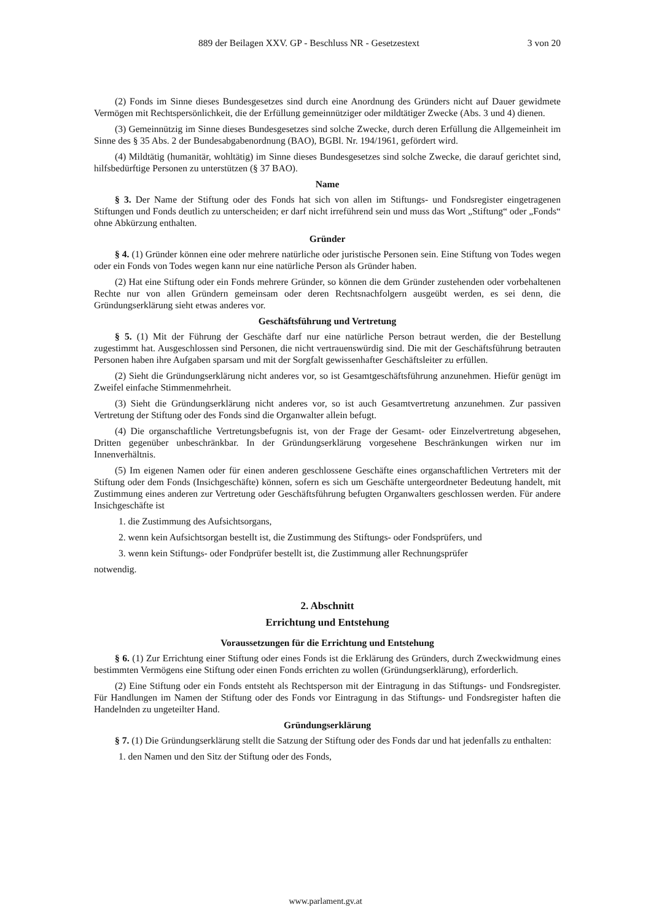889 der Beilagen XXV. GP - Beschluss NR - Gesetzestext 3 von 20
(2) Fonds im Sinne dieses Bundesgesetzes sind durch eine Anordnung des Gründers nicht auf Dauer gewidmete Vermögen mit Rechtspersönlichkeit, die der Erfüllung gemeinnütziger oder mildtätiger Zwecke (Abs. 3 und 4) dienen.
(3) Gemeinnützig im Sinne dieses Bundesgesetzes sind solche Zwecke, durch deren Erfüllung die Allgemeinheit im Sinne des § 35 Abs. 2 der Bundesabgabenordnung (BAO), BGBl. Nr. 194/1961, gefördert wird.
(4) Mildtätig (humanitär, wohltätig) im Sinne dieses Bundesgesetzes sind solche Zwecke, die darauf gerichtet sind, hilfsbedürftige Personen zu unterstützen (§ 37 BAO).
Name
§ 3. Der Name der Stiftung oder des Fonds hat sich von allen im Stiftungs- und Fondsregister eingetragenen Stiftungen und Fonds deutlich zu unterscheiden; er darf nicht irreführend sein und muss das Wort „Stiftung“ oder „Fonds“ ohne Abkürzung enthalten.
Gründer
§ 4. (1) Gründer können eine oder mehrere natürliche oder juristische Personen sein. Eine Stiftung von Todes wegen oder ein Fonds von Todes wegen kann nur eine natürliche Person als Gründer haben.
(2) Hat eine Stiftung oder ein Fonds mehrere Gründer, so können die dem Gründer zustehenden oder vorbehaltenen Rechte nur von allen Gründern gemeinsam oder deren Rechtsnachfolgern ausgeübt werden, es sei denn, die Gründungserklärung sieht etwas anderes vor.
Geschäftsführung und Vertretung
§ 5. (1) Mit der Führung der Geschäfte darf nur eine natürliche Person betraut werden, die der Bestellung zugestimmt hat. Ausgeschlossen sind Personen, die nicht vertrauenswürdig sind. Die mit der Geschäftsführung betrauten Personen haben ihre Aufgaben sparsam und mit der Sorgfalt gewissenhafter Geschäftsleiter zu erfüllen.
(2) Sieht die Gründungserklärung nicht anderes vor, so ist Gesamtgeschäftsführung anzunehmen. Hiefür genügt im Zweifel einfache Stimmenmehrheit.
(3) Sieht die Gründungserklärung nicht anderes vor, so ist auch Gesamtvertretung anzunehmen. Zur passiven Vertretung der Stiftung oder des Fonds sind die Organwalter allein befugt.
(4) Die organschaftliche Vertretungsbefugnis ist, von der Frage der Gesamt- oder Einzelvertretung abgesehen, Dritten gegenüber unbeschränkbar. In der Gründungserklärung vorgesehene Beschränkungen wirken nur im Innenverhältnis.
(5) Im eigenen Namen oder für einen anderen geschlossene Geschäfte eines organschaftlichen Vertreters mit der Stiftung oder dem Fonds (Insichgeschäfte) können, sofern es sich um Geschäfte untergeordneter Bedeutung handelt, mit Zustimmung eines anderen zur Vertretung oder Geschäftsführung befugten Organwalters geschlossen werden. Für andere Insichgeschäfte ist
1. die Zustimmung des Aufsichtsorgans,
2. wenn kein Aufsichtsorgan bestellt ist, die Zustimmung des Stiftungs- oder Fondsprüfers, und
3. wenn kein Stiftungs- oder Fondprüfer bestellt ist, die Zustimmung aller Rechnungsprüfer
notwendig.
2. Abschnitt
Errichtung und Entstehung
Voraussetzungen für die Errichtung und Entstehung
§ 6. (1) Zur Errichtung einer Stiftung oder eines Fonds ist die Erklärung des Gründers, durch Zweckwidmung eines bestimmten Vermögens eine Stiftung oder einen Fonds errichten zu wollen (Gründungserklärung), erforderlich.
(2) Eine Stiftung oder ein Fonds entsteht als Rechtsperson mit der Eintragung in das Stiftungs- und Fondsregister. Für Handlungen im Namen der Stiftung oder des Fonds vor Eintragung in das Stiftungs- und Fondsregister haften die Handelnden zu ungeteilter Hand.
Gründungserklärung
§ 7. (1) Die Gründungserklärung stellt die Satzung der Stiftung oder des Fonds dar und hat jedenfalls zu enthalten:
1. den Namen und den Sitz der Stiftung oder des Fonds,
www.parlament.gv.at